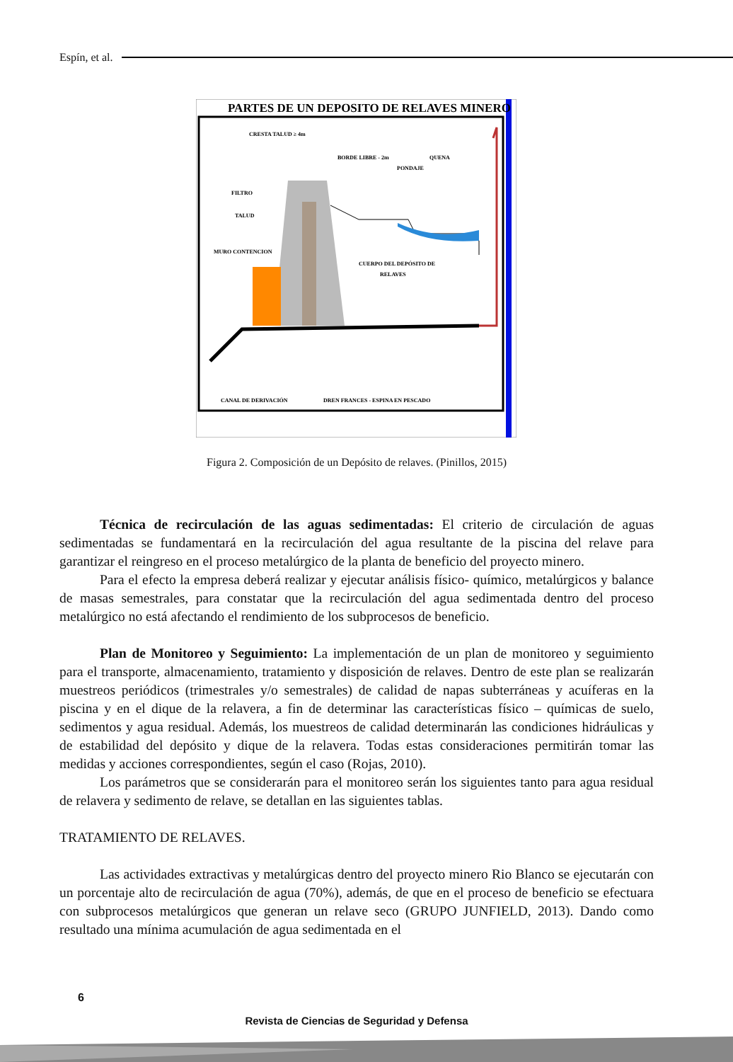Espín, et al.
PARTES DE UN DEPOSITO DE RELAVES MINERO
CRESTA TALUD ≥ 4m
BORDE LIBRE - 2m
QUENA
PONDAJE
FILTRO
TALUD
MURO CONTENCION
CUERPO DEL DEPÓSITO DE
RELAVES
CANAL DE DERIVACIÓN
DREN FRANCES - ESPINA EN PESCADO
Figura 2. Composición de un Depósito de relaves. (Pinillos, 2015)
Técnica de recirculación de las aguas sedimentadas: El criterio de circulación de aguas sedimentadas se fundamentará en la recirculación del agua resultante de la piscina del relave para garantizar el reingreso en el proceso metalúrgico de la planta de beneficio del proyecto minero.
Para el efecto la empresa deberá realizar y ejecutar análisis físico- químico, metalúrgicos y balance de masas semestrales, para constatar que la recirculación del agua sedimentada dentro del proceso metalúrgico no está afectando el rendimiento de los subprocesos de beneficio.
Plan de Monitoreo y Seguimiento: La implementación de un plan de monitoreo y seguimiento para el transporte, almacenamiento, tratamiento y disposición de relaves. Dentro de este plan se realizarán muestreos periódicos (trimestrales y/o semestrales) de calidad de napas subterráneas y acuíferas en la piscina y en el dique de la relavera, a fin de determinar las características físico – químicas de suelo, sedimentos y agua residual. Además, los muestreos de calidad determinarán las condiciones hidráulicas y de estabilidad del depósito y dique de la relavera. Todas estas consideraciones permitirán tomar las medidas y acciones correspondientes, según el caso (Rojas, 2010).
Los parámetros que se considerarán para el monitoreo serán los siguientes tanto para agua residual de relavera y sedimento de relave, se detallan en las siguientes tablas.
TRATAMIENTO DE RELAVES.
Las actividades extractivas y metalúrgicas dentro del proyecto minero Rio Blanco se ejecutarán con un porcentaje alto de recirculación de agua (70%), además, de que en el proceso de beneficio se efectuara con subprocesos metalúrgicos que generan un relave seco (GRUPO JUNFIELD, 2013). Dando como resultado una mínima acumulación de agua sedimentada en el
6
Revista de Ciencias de Seguridad y Defensa